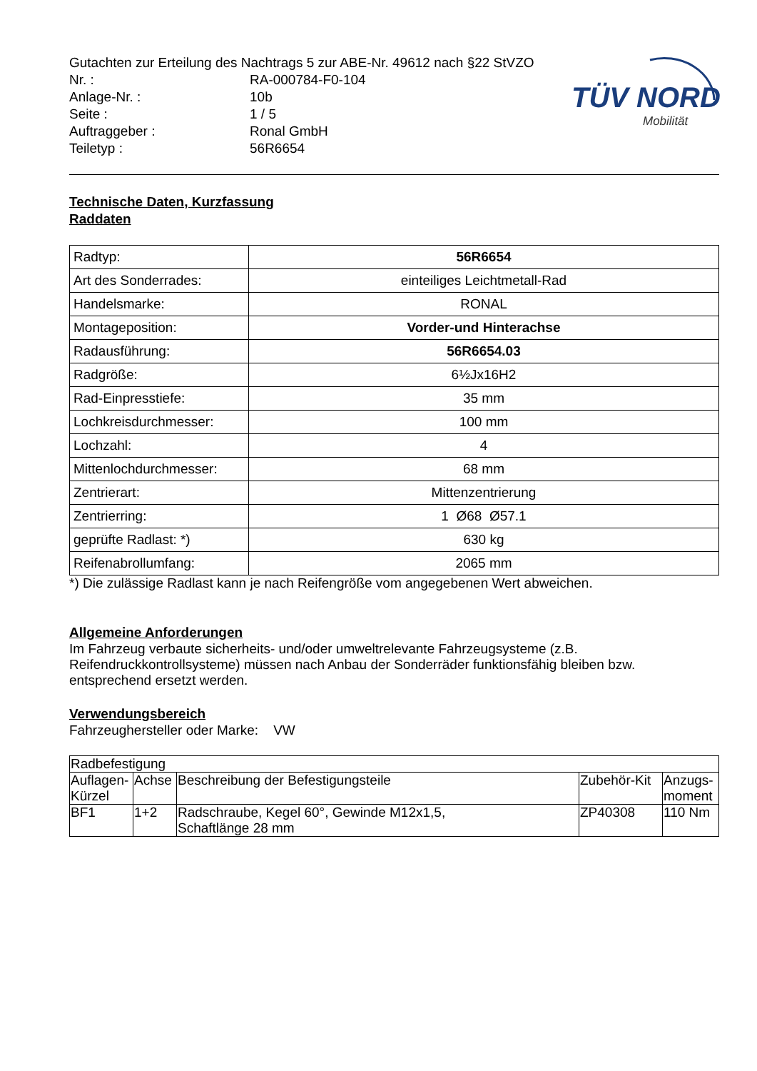TÜV NORD
Mobilität
Gutachten zur Erteilung des Nachtrags 5 zur ABE-Nr. 49612 nach §22 StVZO
Nr. : RA-000784-F0-104
Anlage-Nr. : 10b
Seite : 1 / 5
Auftraggeber : Ronal GmbH
Teiletyp : 56R6654
Technische Daten, Kurzfassung
Raddaten
| Radtyp: | 56R6654 |
| Art des Sonderrades: | einteiliges Leichtmetall-Rad |
| Handelsmarke: | RONAL |
| Montageposition: | Vorder-und Hinterachse |
| Radausführung: | 56R6654.03 |
| Radgröße: | 6½Jx16H2 |
| Rad-Einpresstiefe: | 35 mm |
| Lochkreisdurchmesser: | 100 mm |
| Lochzahl: | 4 |
| Mittenlochdurchmesser: | 68 mm |
| Zentrierart: | Mittenzentrierung |
| Zentrierring: | 1 Ø68 Ø57.1 |
| geprüfte Radlast: *) | 630 kg |
| Reifenabrollumfang: | 2065 mm |
*) Die zulässige Radlast kann je nach Reifengröße vom angegebenen Wert abweichen.
Allgemeine Anforderungen
Im Fahrzeug verbaute sicherheits- und/oder umweltrelevante Fahrzeugsysteme (z.B. Reifendruckkontrollsysteme) müssen nach Anbau der Sonderräder funktionsfähig bleiben bzw. entsprechend ersetzt werden.
Verwendungsbereich
Fahrzeughersteller oder Marke: VW
| Radbefestigung | | | | |
| Auflagen-Kürzel | Achse | Beschreibung der Befestigungsteile | Zubehör-Kit | Anzugs-moment |
| BF1 | 1+2 | Radschraube, Kegel 60°, Gewinde M12x1,5, Schaftlänge 28 mm | ZP40308 | 110 Nm |